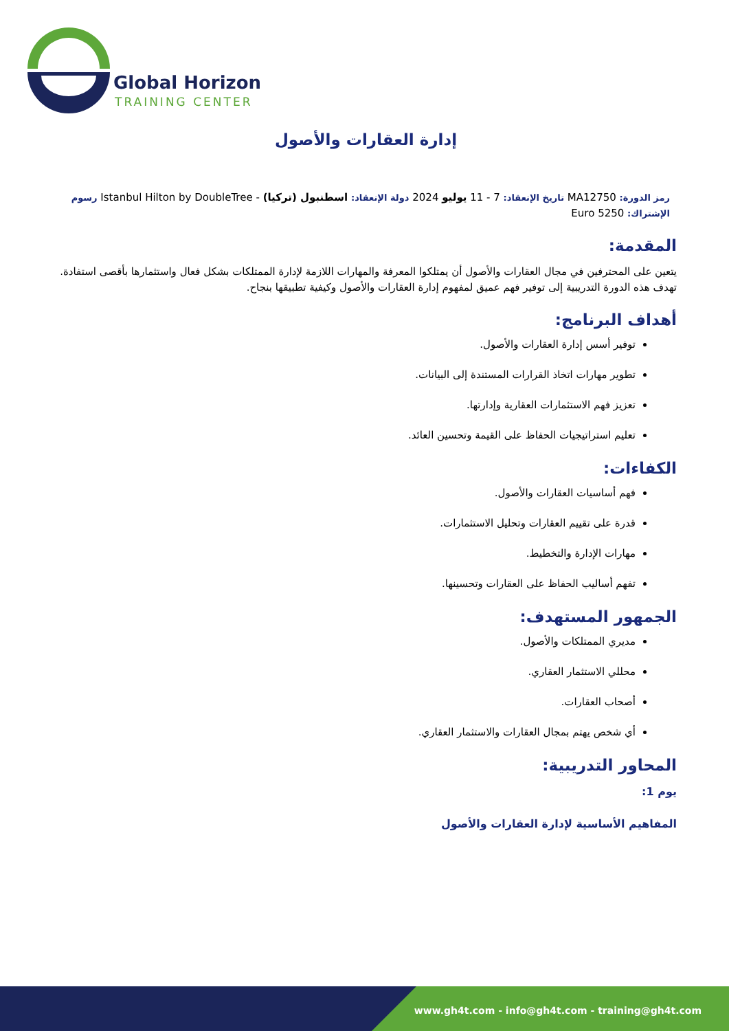Global Horizon
TRAINING CENTER
إدارة العقارات والأصول
رمز الدورة: MA12750 تاريخ الإنعقاد: 7 - 11 يوليو 2024 دولة الإنعقاد: اسطنبول (تركيا) - Istanbul Hilton by DoubleTree رسوم الإشتراك: 5250 Euro
المقدمة:
يتعين على المحترفين في مجال العقارات والأصول أن يمتلكوا المعرفة والمهارات اللازمة لإدارة الممتلكات بشكل فعال واستثمارها بأقصى استفادة. تهدف هذه الدورة التدريبية إلى توفير فهم عميق لمفهوم إدارة العقارات والأصول وكيفية تطبيقها بنجاح.
أهداف البرنامج:
توفير أسس إدارة العقارات والأصول.
تطوير مهارات اتخاذ القرارات المستندة إلى البيانات.
تعزيز فهم الاستثمارات العقارية وإدارتها.
تعليم استراتيجيات الحفاظ على القيمة وتحسين العائد.
الكفاءات:
فهم أساسيات العقارات والأصول.
قدرة على تقييم العقارات وتحليل الاستثمارات.
مهارات الإدارة والتخطيط.
تفهم أساليب الحفاظ على العقارات وتحسينها.
الجمهور المستهدف:
مديري الممتلكات والأصول.
محللي الاستثمار العقاري.
أصحاب العقارات.
أي شخص يهتم بمجال العقارات والاستثمار العقاري.
المحاور التدريبية:
يوم 1:
المفاهيم الأساسية لإدارة العقارات والأصول
www.gh4t.com - info@gh4t.com - training@gh4t.com